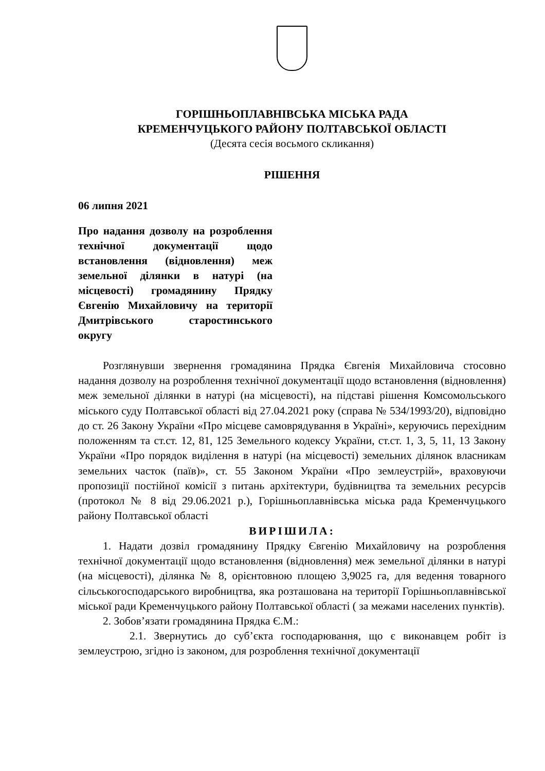ГОРІШНЬОПЛАВНІВСЬКА МІСЬКА РАДА
КРЕМЕНЧУЦЬКОГО РАЙОНУ ПОЛТАВСЬКОЇ ОБЛАСТІ
(Десята сесія восьмого скликання)
РІШЕННЯ
06 липня 2021
Про надання дозволу на розроблення технічної документації щодо встановлення (відновлення) меж земельної ділянки в натурі (на місцевості) громадянину Прядку Євгенію Михайловичу на території Дмитрівського старостинського округу
Розглянувши звернення громадянина Прядка Євгенія Михайловича стосовно надання дозволу на розроблення технічної документації щодо встановлення (відновлення) меж земельної ділянки в натурі (на місцевості), на підставі рішення Комсомольського міського суду Полтавської області від 27.04.2021 року (справа № 534/1993/20), відповідно до ст. 26 Закону України «Про місцеве самоврядування в Україні», керуючись перехідним положенням та ст.ст. 12, 81, 125 Земельного кодексу України, ст.ст. 1, 3, 5, 11, 13 Закону України «Про порядок виділення в натурі (на місцевості) земельних ділянок власникам земельних часток (паїв)», ст. 55 Законом України «Про землеустрій», враховуючи пропозиції постійної комісії з питань архітектури, будівництва та земельних ресурсів (протокол № 8 від 29.06.2021 р.), Горішньоплавнівська міська рада Кременчуцького району Полтавської області
ВИРІШИЛА:
1. Надати дозвіл громадянину Прядку Євгенію Михайловичу на розроблення технічної документації щодо встановлення (відновлення) меж земельної ділянки в натурі (на місцевості), ділянка № 8, орієнтовною площею 3,9025 га, для ведення товарного сільськогосподарського виробництва, яка розташована на території Горішньоплавнівської міської ради Кременчуцького району Полтавської області ( за межами населених пунктів).
2. Зобов’язати громадянина Прядка Є.М.:
2.1. Звернутись до суб’єкта господарювання, що є виконавцем робіт із землеустрою, згідно із законом, для розроблення технічної документації